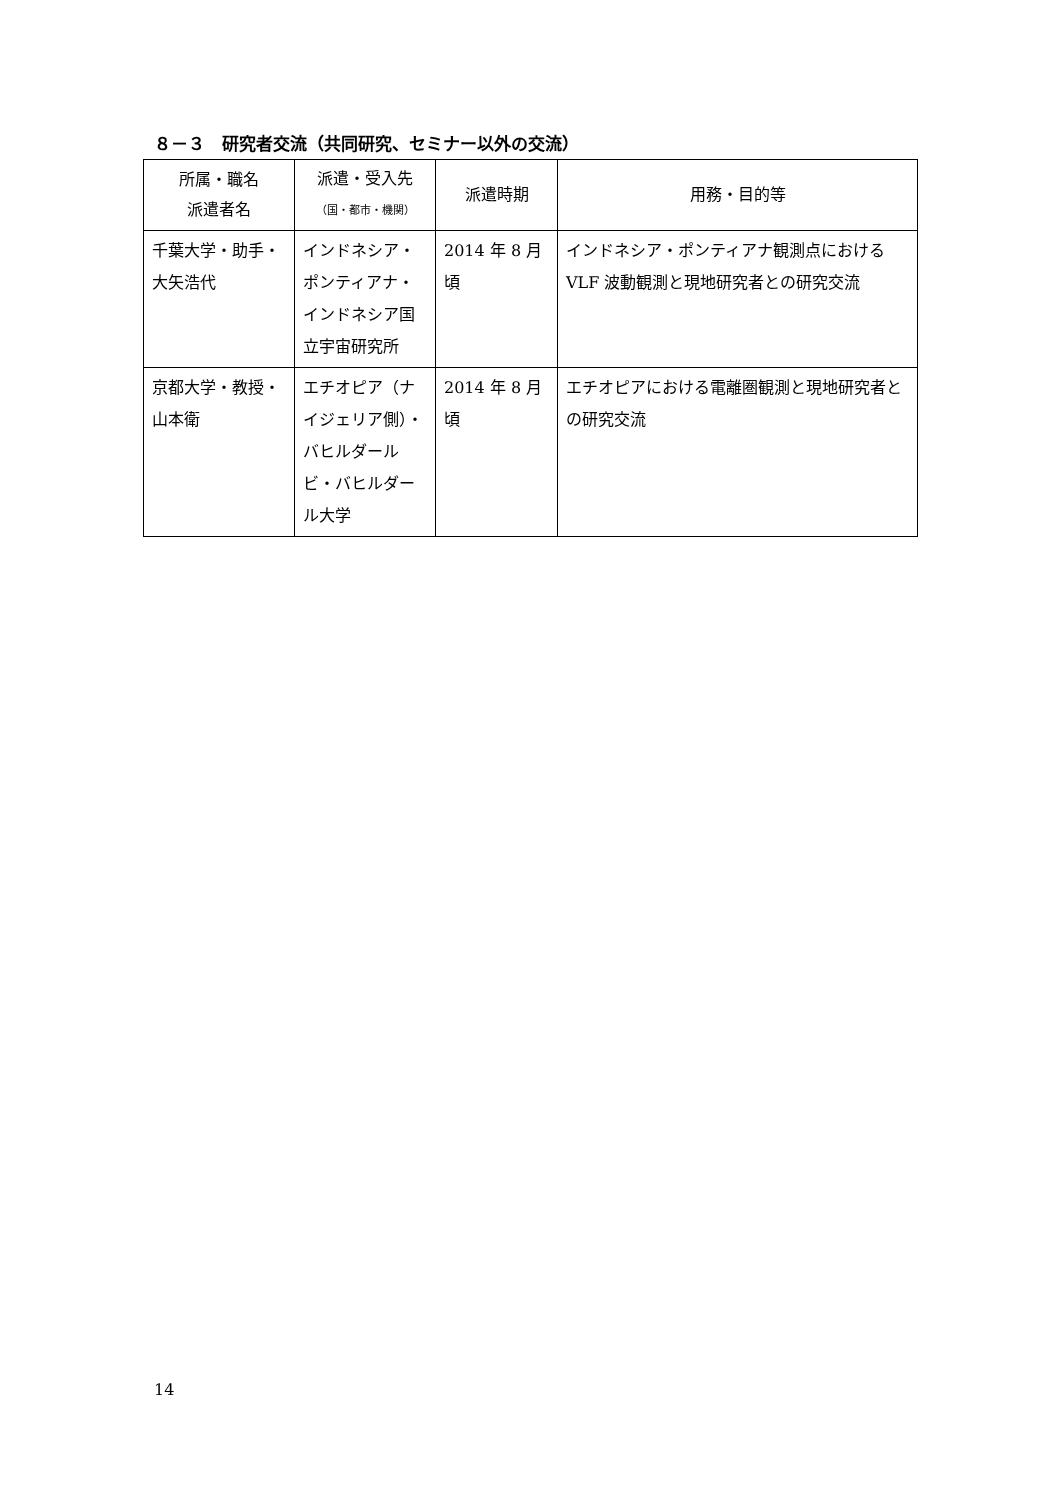８－３　研究者交流（共同研究、セミナー以外の交流）
| 所属・職名 派遣者名 | 派遣・受入先 （国・都市・機関） | 派遣時期 | 用務・目的等 |
| --- | --- | --- | --- |
| 千葉大学・助手・大矢浩代 | インドネシア・ポンティアナ・インドネシア国立宇宙研究所 | 2014 年 8 月頃 | インドネシア・ポンティアナ観測点における VLF 波動観測と現地研究者との研究交流 |
| 京都大学・教授・山本衛 | エチオピア（ナイジェリア側）・バヒルダールビ・バヒルダール大学 | 2014 年 8 月頃 | エチオピアにおける電離圏観測と現地研究者との研究交流 |
14